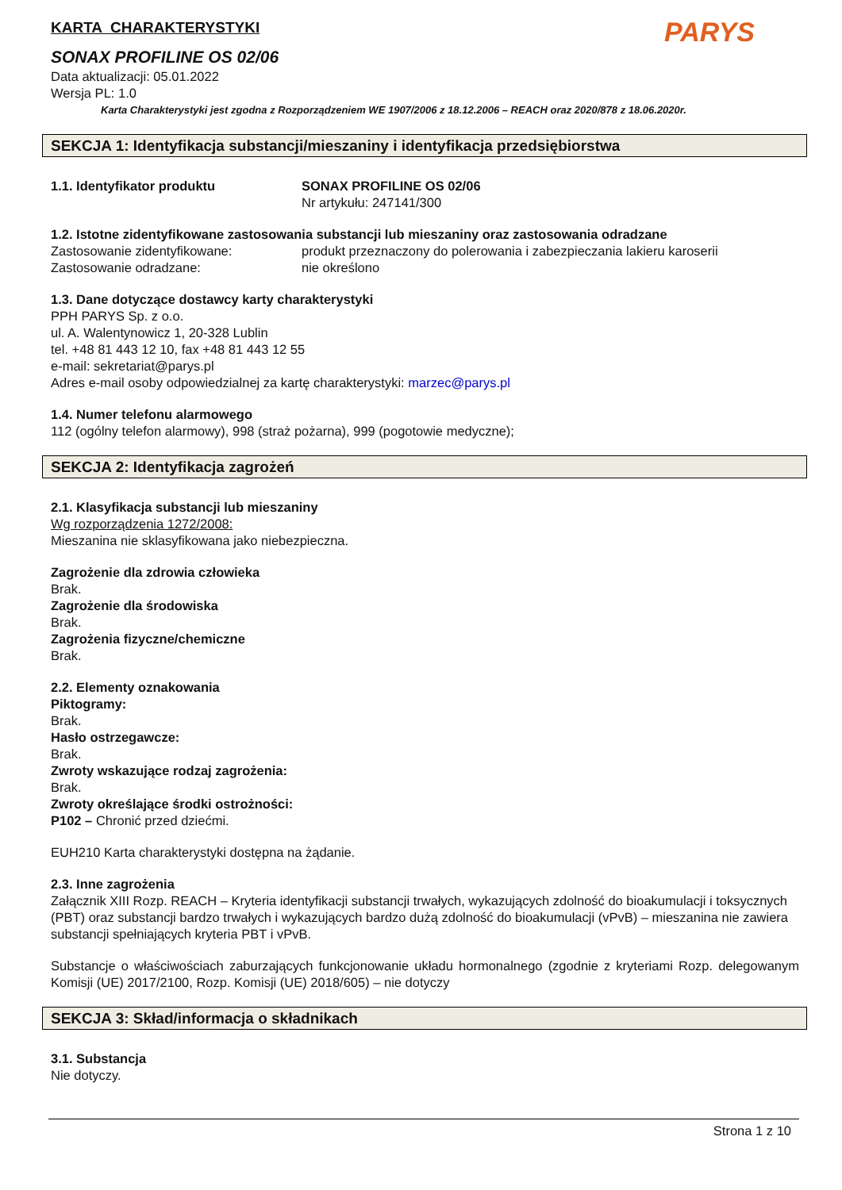KARTA CHARAKTERYSTYKI
PARYS
SONAX PROFILINE OS 02/06
Data aktualizacji: 05.01.2022
Wersja PL: 1.0
Karta Charakterystyki jest zgodna z Rozporządzeniem WE 1907/2006 z 18.12.2006 – REACH oraz 2020/878 z 18.06.2020r.
SEKCJA 1: Identyfikacja substancji/mieszaniny i identyfikacja przedsiębiorstwa
1.1. Identyfikator produktu SONAX PROFILINE OS 02/06
Nr artykułu: 247141/300
1.2. Istotne zidentyfikowane zastosowania substancji lub mieszaniny oraz zastosowania odradzane
Zastosowanie zidentyfikowane: produkt przeznaczony do polerowania i zabezpieczania lakieru karoserii
Zastosowanie odradzane: nie określono
1.3. Dane dotyczące dostawcy karty charakterystyki
PPH PARYS Sp. z o.o.
ul. A. Walentynowicz 1, 20-328 Lublin
tel. +48 81 443 12 10, fax +48 81 443 12 55
e-mail: sekretariat@parys.pl
Adres e-mail osoby odpowiedzialnej za kartę charakterystyki: marzec@parys.pl
1.4. Numer telefonu alarmowego
112 (ogólny telefon alarmowy), 998 (straż pożarna), 999 (pogotowie medyczne);
SEKCJA 2: Identyfikacja zagrożeń
2.1. Klasyfikacja substancji lub mieszaniny
Wg rozporządzenia 1272/2008:
Mieszanina nie sklasyfikowana jako niebezpieczna.
Zagrożenie dla zdrowia człowieka
Brak.
Zagrożenie dla środowiska
Brak.
Zagrożenia fizyczne/chemiczne
Brak.
2.2. Elementy oznakowania
Piktogramy:
Brak.
Hasło ostrzegawcze:
Brak.
Zwroty wskazujące rodzaj zagrożenia:
Brak.
Zwroty określające środki ostrożności:
P102 – Chronić przed dziećmi.
EUH210 Karta charakterystyki dostępna na żądanie.
2.3. Inne zagrożenia
Załącznik XIII Rozp. REACH – Kryteria identyfikacji substancji trwałych, wykazujących zdolność do bioakumulacji i toksycznych (PBT) oraz substancji bardzo trwałych i wykazujących bardzo dużą zdolność do bioakumulacji (vPvB) – mieszanina nie zawiera substancji spełniających kryteria PBT i vPvB.
Substancje o właściwościach zaburzających funkcjonowanie układu hormonalnego (zgodnie z kryteriami Rozp. delegowanym Komisji (UE) 2017/2100, Rozp. Komisji (UE) 2018/605) – nie dotyczy
SEKCJA 3: Skład/informacja o składnikach
3.1. Substancja
Nie dotyczy.
Strona 1 z 10